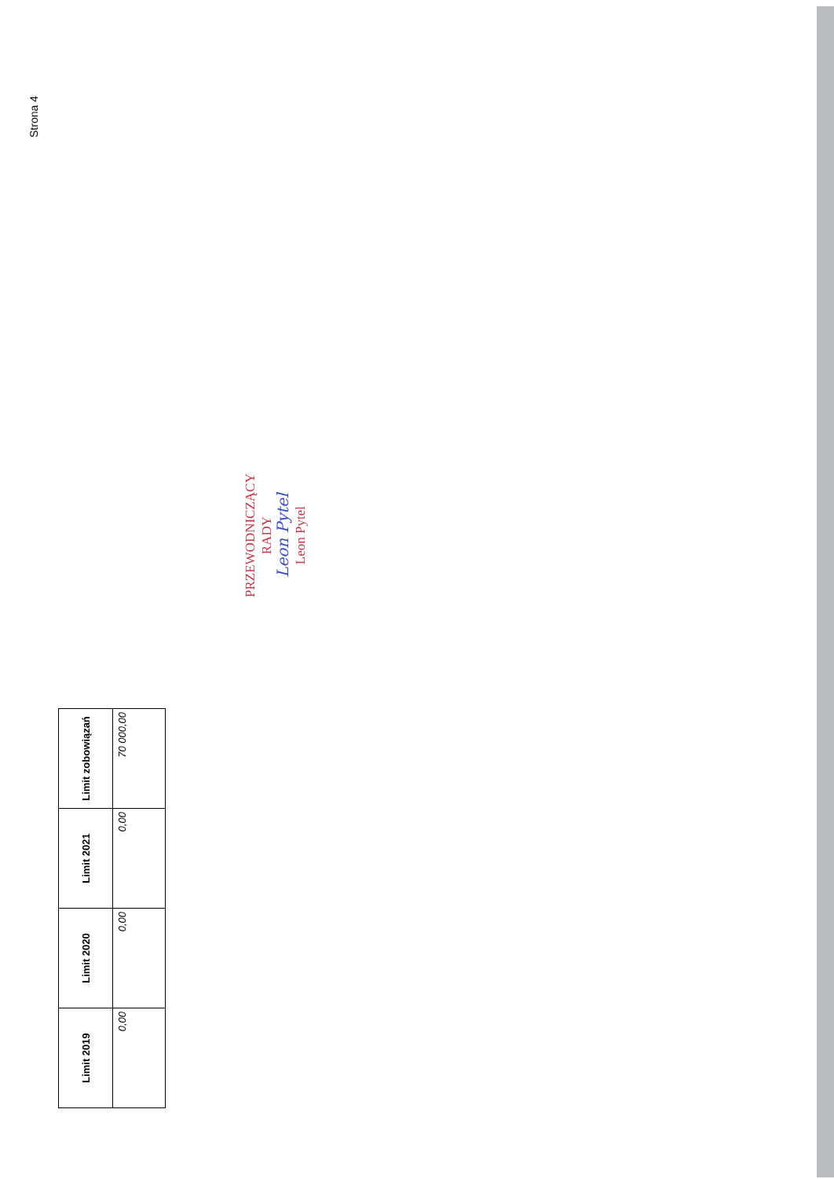Strona 4
| Limit 2019 | Limit 2020 | Limit 2021 | Limit zobowiązań |
| --- | --- | --- | --- |
| 0,00 | 0,00 | 0,00 | 70 000,00 |
PRZEWODNICZĄCY
RADY
Leon Pytel
Leon Pytel